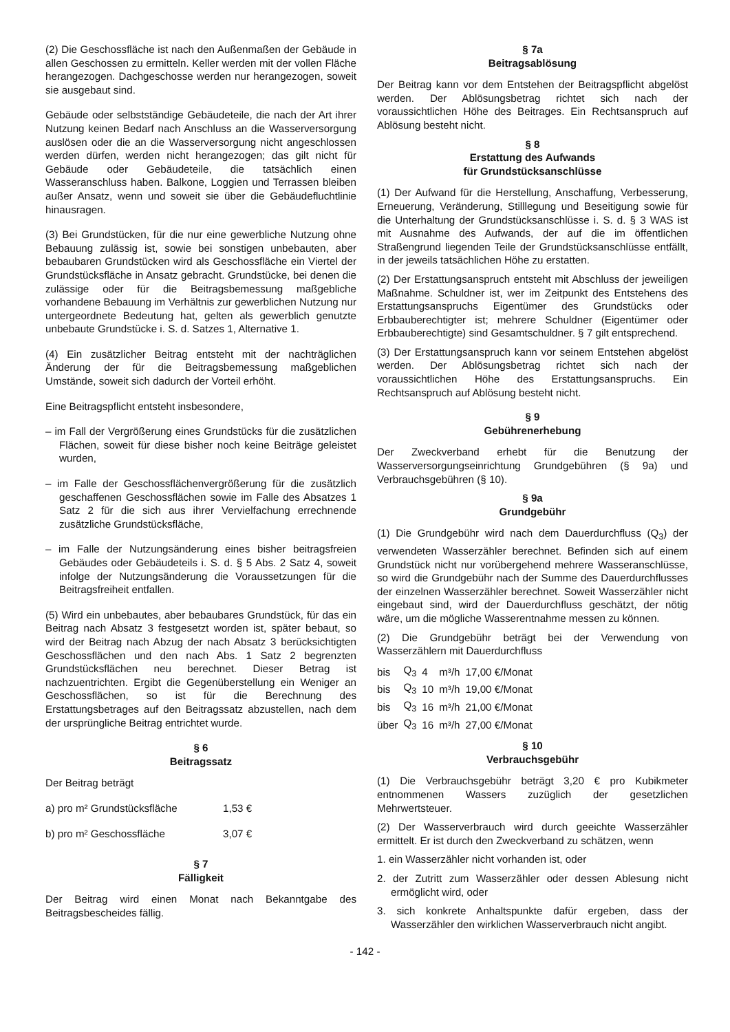(2) Die Geschossfläche ist nach den Außenmaßen der Gebäude in allen Geschossen zu ermitteln. Keller werden mit der vollen Fläche herangezogen. Dachgeschosse werden nur herangezogen, soweit sie ausgebaut sind.
Gebäude oder selbstständige Gebäudeteile, die nach der Art ihrer Nutzung keinen Bedarf nach Anschluss an die Wasserversorgung auslösen oder die an die Wasserversorgung nicht angeschlossen werden dürfen, werden nicht herangezogen; das gilt nicht für Gebäude oder Gebäudeteile, die tatsächlich einen Wasseranschluss haben. Balkone, Loggien und Terrassen bleiben außer Ansatz, wenn und soweit sie über die Gebäudefluchtlinie hinausragen.
(3) Bei Grundstücken, für die nur eine gewerbliche Nutzung ohne Bebauung zulässig ist, sowie bei sonstigen unbebauten, aber bebaubaren Grundstücken wird als Geschossfläche ein Viertel der Grundstücksfläche in Ansatz gebracht. Grundstücke, bei denen die zulässige oder für die Beitragsbemessung maßgebliche vorhandene Bebauung im Verhältnis zur gewerblichen Nutzung nur untergeordnete Bedeutung hat, gelten als gewerblich genutzte unbebaute Grundstücke i. S. d. Satzes 1, Alternative 1.
(4) Ein zusätzlicher Beitrag entsteht mit der nachträglichen Änderung der für die Beitragsbemessung maßgeblichen Umstände, soweit sich dadurch der Vorteil erhöht.
Eine Beitragspflicht entsteht insbesondere,
– im Fall der Vergrößerung eines Grundstücks für die zusätzlichen Flächen, soweit für diese bisher noch keine Beiträge geleistet wurden,
– im Falle der Geschossflächenvergrößerung für die zusätzlich geschaffenen Geschossflächen sowie im Falle des Absatzes 1 Satz 2 für die sich aus ihrer Vervielfachung errechnende zusätzliche Grundstücksfläche,
– im Falle der Nutzungsänderung eines bisher beitragsfreien Gebäudes oder Gebäudeteils i. S. d. § 5 Abs. 2 Satz 4, soweit infolge der Nutzungsänderung die Voraussetzungen für die Beitragsfreiheit entfallen.
(5) Wird ein unbebautes, aber bebaubares Grundstück, für das ein Beitrag nach Absatz 3 festgesetzt worden ist, später bebaut, so wird der Beitrag nach Abzug der nach Absatz 3 berücksichtigten Geschossflächen und den nach Abs. 1 Satz 2 begrenzten Grundstücksflächen neu berechnet. Dieser Betrag ist nachzuentrichten. Ergibt die Gegenüberstellung ein Weniger an Geschossflächen, so ist für die Berechnung des Erstattungsbetrages auf den Beitragssatz abzustellen, nach dem der ursprüngliche Beitrag entrichtet wurde.
§ 6
Beitragssatz
Der Beitrag beträgt
| a) pro m² Grundstücksfläche | 1,53 € |
| b) pro m² Geschossfläche | 3,07 € |
§ 7
Fälligkeit
Der Beitrag wird einen Monat nach Bekanntgabe des Beitragsbescheides fällig.
§ 7a
Beitragsablösung
Der Beitrag kann vor dem Entstehen der Beitragspflicht abgelöst werden. Der Ablösungsbetrag richtet sich nach der voraussichtlichen Höhe des Beitrages. Ein Rechtsanspruch auf Ablösung besteht nicht.
§ 8
Erstattung des Aufwands
für Grundstücksanschlüsse
(1) Der Aufwand für die Herstellung, Anschaffung, Verbesserung, Erneuerung, Veränderung, Stilllegung und Beseitigung sowie für die Unterhaltung der Grundstücksanschlüsse i. S. d. § 3 WAS ist mit Ausnahme des Aufwands, der auf die im öffentlichen Straßengrund liegenden Teile der Grundstücksanschlüsse entfällt, in der jeweils tatsächlichen Höhe zu erstatten.
(2) Der Erstattungsanspruch entsteht mit Abschluss der jeweiligen Maßnahme. Schuldner ist, wer im Zeitpunkt des Entstehens des Erstattungsanspruchs Eigentümer des Grundstücks oder Erbbauberechtigter ist; mehrere Schuldner (Eigentümer oder Erbbauberechtigte) sind Gesamtschuldner. § 7 gilt entsprechend.
(3) Der Erstattungsanspruch kann vor seinem Entstehen abgelöst werden. Der Ablösungsbetrag richtet sich nach der voraussichtlichen Höhe des Erstattungsanspruchs. Ein Rechtsanspruch auf Ablösung besteht nicht.
§ 9
Gebührenerhebung
Der Zweckverband erhebt für die Benutzung der Wasserversorgungseinrichtung Grundgebühren (§ 9a) und Verbrauchsgebühren (§ 10).
§ 9a
Grundgebühr
(1) Die Grundgebühr wird nach dem Dauerdurchfluss (Q<sub>3</sub>) der verwendeten Wasserzähler berechnet. Befinden sich auf einem Grundstück nicht nur vorübergehend mehrere Wasseranschlüsse, so wird die Grundgebühr nach der Summe des Dauerdurchflusses der einzelnen Wasserzähler berechnet. Soweit Wasserzähler nicht eingebaut sind, wird der Dauerdurchfluss geschätzt, der nötig wäre, um die mögliche Wasserentnahme messen zu können.
(2) Die Grundgebühr beträgt bei der Verwendung von Wasserzählern mit Dauerdurchfluss
| bis | Q<sub>3</sub> | 4 | m³/h | 17,00 €/Monat |
| bis | Q<sub>3</sub> | 10 | m³/h | 19,00 €/Monat |
| bis | Q<sub>3</sub> | 16 | m³/h | 21,00 €/Monat |
| über | Q<sub>3</sub> | 16 | m³/h | 27,00 €/Monat |
§ 10
Verbrauchsgebühr
(1) Die Verbrauchsgebühr beträgt 3,20 € pro Kubikmeter entnommenen Wassers zuzüglich der gesetzlichen Mehrwertsteuer.
(2) Der Wasserverbrauch wird durch geeichte Wasserzähler ermittelt. Er ist durch den Zweckverband zu schätzen, wenn
1. ein Wasserzähler nicht vorhanden ist, oder
2. der Zutritt zum Wasserzähler oder dessen Ablesung nicht ermöglicht wird, oder
3. sich konkrete Anhaltspunkte dafür ergeben, dass der Wasserzähler den wirklichen Wasserverbrauch nicht angibt.
- 142 -